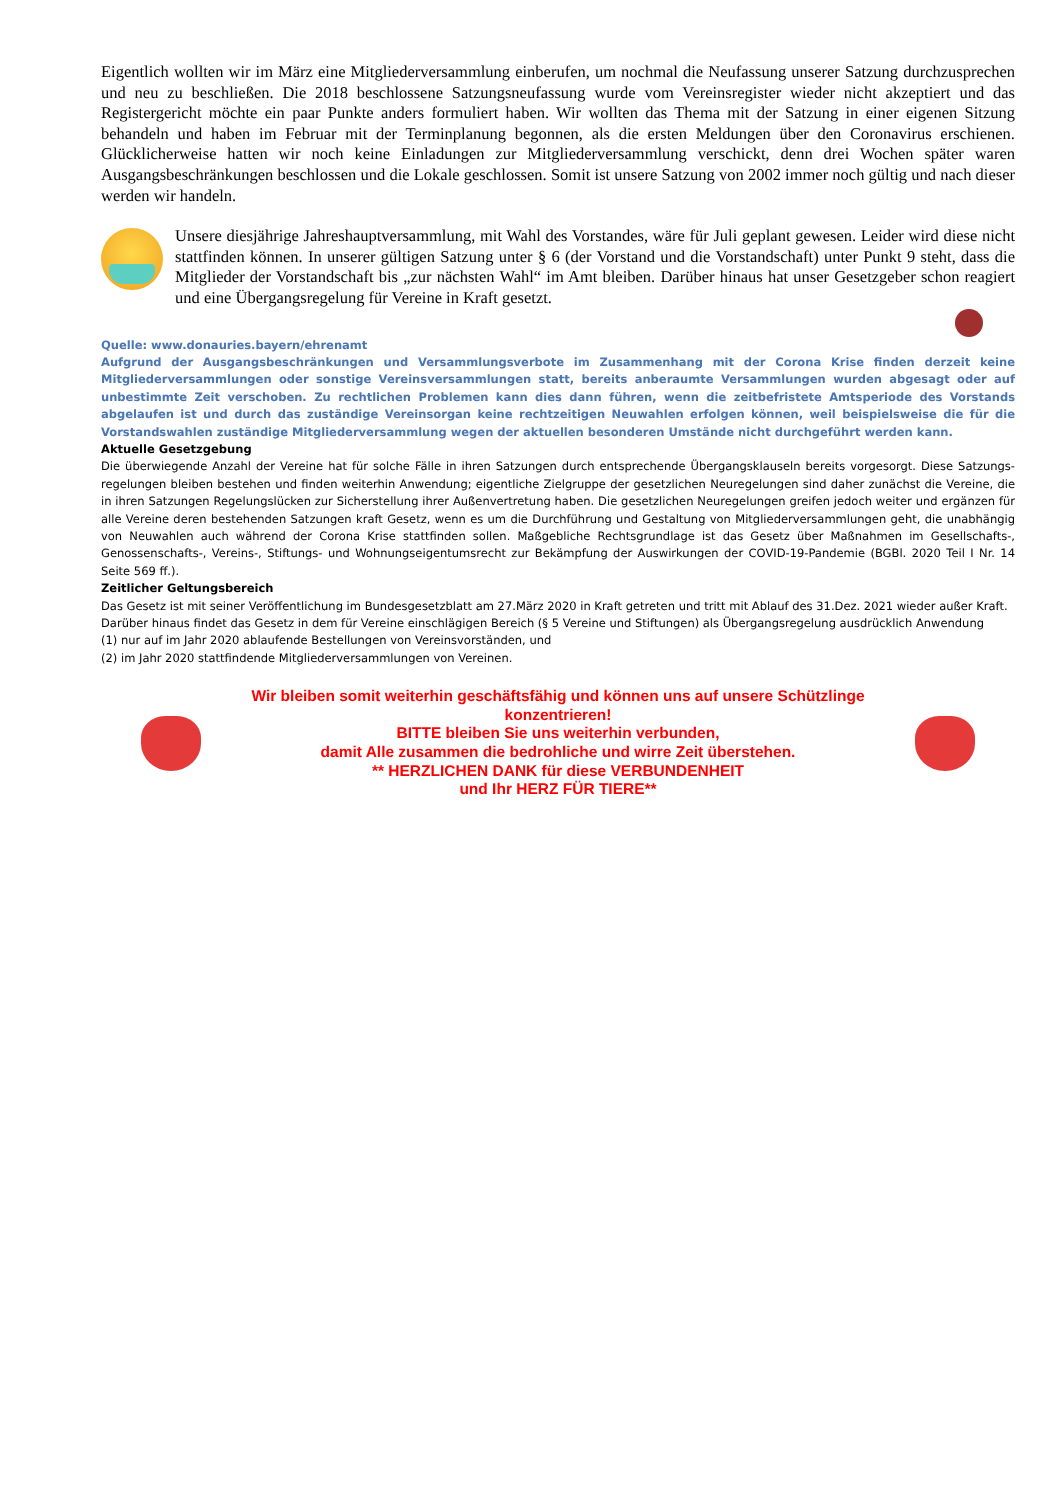Eigentlich wollten wir im März eine Mitgliederversammlung einberufen, um nochmal die Neufassung unserer Satzung durchzusprechen und neu zu beschließen. Die 2018 beschlossene Satzungsneufassung wurde vom Vereinsregister wieder nicht akzeptiert und das Registergericht möchte ein paar Punkte anders formuliert haben. Wir wollten das Thema mit der Satzung in einer eigenen Sitzung behandeln und haben im Februar mit der Terminplanung begonnen, als die ersten Meldungen über den Coronavirus erschienen. Glücklicherweise hatten wir noch keine Einladungen zur Mitgliederversammlung verschickt, denn drei Wochen später waren Ausgangsbeschränkungen beschlossen und die Lokale geschlossen. Somit ist unsere Satzung von 2002 immer noch gültig und nach dieser werden wir handeln.
Unsere diesjährige Jahreshauptversammlung, mit Wahl des Vorstandes, wäre für Juli geplant gewesen. Leider wird diese nicht stattfinden können. In unserer gültigen Satzung unter § 6 (der Vorstand und die Vorstandschaft) unter Punkt 9 steht, dass die Mitglieder der Vorstandschaft bis „zur nächsten Wahl“ im Amt bleiben. Darüber hinaus hat unser Gesetzgeber schon reagiert und eine Übergangsregelung für Vereine in Kraft gesetzt.
Quelle: www.donauries.bayern/ehrenamt
Aufgrund der Ausgangsbeschränkungen und Versammlungsverbote im Zusammenhang mit der Corona Krise finden derzeit keine Mitglieder­versammlungen oder sonstige Vereinsversammlungen statt, bereits anberaumte Versammlungen wurden abgesagt oder auf unbestimmte Zeit verschoben. Zu rechtlichen Problemen kann dies dann führen, wenn die zeitbefristete Amtsperiode des Vorstands abgelaufen ist und durch das zuständige Vereinsorgan keine rechtzeitigen Neuwahlen erfolgen können, weil beispielsweise die für die Vorstandswahlen zuständige Mitgliederversammlung wegen der aktuellen besonderen Umstände nicht durchgeführt werden kann.
Aktuelle Gesetzgebung
Die überwiegende Anzahl der Vereine hat für solche Fälle in ihren Satzungen durch entsprechende Übergangsklauseln bereits vorgesorgt. Diese Satzungs­regelungen bleiben bestehen und finden weiterhin Anwendung; eigentliche Zielgruppe der gesetzlichen Neuregelungen sind daher zunächst die Vereine, die in ihren Satzungen Regelungslücken zur Sicherstellung ihrer Außenvertretung haben. Die gesetzlichen Neuregelungen greifen jedoch weiter und ergänzen für alle Vereine deren bestehenden Satzungen kraft Gesetz, wenn es um die Durchführung und Gestaltung von Mitgliederversammlungen geht, die unabhängig von Neuwahlen auch während der Corona Krise stattfinden sollen. Maßgebliche Rechtsgrundlage ist das Gesetz über Maßnahmen im Gesellschafts-, Genossenschafts-, Vereins-, Stiftungs- und Wohnungseigentumsrecht zur Bekämpfung der Auswirkungen der COVID-19-Pandemie (BGBl. 2020 Teil I Nr. 14 Seite 569 ff.).
Zeitlicher Geltungsbereich
Das Gesetz ist mit seiner Veröffentlichung im Bundesgesetzblatt am 27.März 2020 in Kraft getreten und tritt mit Ablauf des 31.Dez. 2021 wieder außer Kraft. Darüber hinaus findet das Gesetz in dem für Vereine einschlägigen Bereich (§ 5 Vereine und Stiftungen) als Übergangsregelung ausdrücklich Anwendung
(1) nur auf im Jahr 2020 ablaufende Bestellungen von Vereinsvorständen, und
(2) im Jahr 2020 stattfindende Mitgliederversammlungen von Vereinen.
Wir bleiben somit weiterhin geschäftsfähig und können uns auf unsere Schützlinge konzentrieren!
BITTE bleiben Sie uns weiterhin verbunden,
damit Alle zusammen die bedrohliche und wirre Zeit überstehen.
** HERZLICHEN DANK für diese VERBUNDENHEIT
und Ihr HERZ FÜR TIERE**